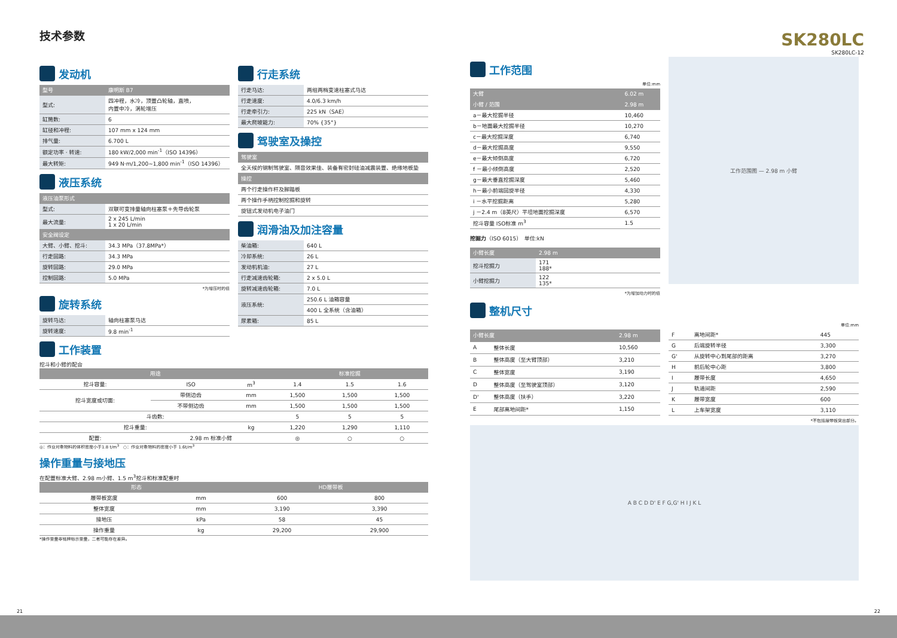SK280LC
SK280LC-12
技术参数
发动机
| 型号 | 康明斯 B7 |
| --- | --- |
| 型式: | 四冲程，水冷，顶置凸轮轴，直喷， 内置中冷，涡轮增压 |
| 缸筒数: | 6 |
| 缸径和冲程: | 107 mm x 124 mm |
| 排气量: | 6.700 L |
| 额定功率 · 转速: | 180 kW/2,000 min<sup>-1</sup>（ISO 14396） |
| 最大转矩: | 949 N·m/1,200~1,800 min<sup>-1</sup>（ISO 14396） |
液压系统
| 液压油泵形式 | |
| --- | --- |
| 型式: | 双联可变排量轴向柱塞泵＋先导齿轮泵 |
| 最大流量: | 2 x 245 L/min 1 x 20 L/min |
| 安全阀设定 | |
| 大臂、小臂、挖斗: | 34.3 MPa（37.8MPa*） |
| 行走回路: | 34.3 MPa |
| 旋转回路: | 29.0 MPa |
| 控制回路: | 5.0 MPa |
*为增压时的值
旋转系统
| 旋转马达: | 轴向柱塞泵马达 |
| 旋转速度: | 9.8 min<sup>-1</sup> |
行走系统
| 行走马达: | 两组两档变速柱塞式马达 |
| 行走速度: | 4.0/6.3 km/h |
| 行走牵引力: | 225 kN（SAE） |
| 最大爬坡能力: | 70% {35°} |
驾驶室及操控
| 驾驶室 |
| --- |
| 全天候的钢制驾驶室、隔音效果佳、装备有密封硅油减震装置、绝缘地板垫 |
| 操控 |
| 两个行走操作杆及脚踏板 |
| 两个操作手柄控制挖掘和旋转 |
| 旋钮式发动机电子油门 |
润滑油及加注容量
| 柴油箱: | 640 L |
| 冷却系统: | 26 L |
| 发动机机油: | 27 L |
| 行走减速齿轮箱: | 2 x 5.0 L |
| 旋转减速齿轮箱: | 7.0 L |
| 液压系统: | 250.6 L 油箱容量 |
| | 400 L 全系统（含油箱） |
| 尿素箱: | 85 L |
工作装置
挖斗和小臂的配合
| 用途 | | | 标准挖掘 | | |
| --- | --- | --- | --- | --- | --- |
| 挖斗容量: | ISO | m<sup>3</sup> | 1.4 | 1.5 | 1.6 |
| 挖斗宽度或切面: | 带侧边齿 | mm | 1,500 | 1,500 | 1,500 |
| | 不带侧边齿 | mm | 1,500 | 1,500 | 1,500 |
| 斗齿数: | | | 5 | 5 | 5 |
| 挖斗重量: | | kg | 1,220 | 1,290 | 1,110 |
| 配置: | 2.98 m 标准小臂 | | ◎ | ○ | ○ |
◎：作业对象物料的体积密度小于1.8 t/m<sup>3</sup>　○：作业对象物料的密度小于 1.6t/m<sup>3</sup>
操作重量与接地压
在配置标准大臂、2.98 m小臂、1.5 m<sup>3</sup>挖斗和标准配重时
| 形态 | | HD履带板 | |
| --- | --- | --- | --- |
| 履带板宽度 | mm | 600 | 800 |
| 整体宽度 | mm | 3,190 | 3,390 |
| 接地压 | kPa | 58 | 45 |
| 操作重量 | kg | 29,200 | 29,900 |
*操作重量非铭牌标示重量，二者可能存在差异。
工作范围
单位:mm
| 大臂 | 6.02 m |
| --- | --- |
| 小臂 / 范围 | 2.98 m |
| a－最大挖掘半径 | 10,460 |
| b－地面最大挖掘半径 | 10,270 |
| c－最大挖掘深度 | 6,740 |
| d－最大挖掘高度 | 9,550 |
| e－最大倾倒高度 | 6,720 |
| f －最小倾倒高度 | 2,520 |
| g－最大垂直挖掘深度 | 5,460 |
| h－最小前端回旋半径 | 4,330 |
| i －水平挖掘距离 | 5,280 |
| j －2.4 m（8英尺）平坦地面挖掘深度 | 6,570 |
| 挖斗容量 ISO标准 m<sup>3</sup> | 1.5 |
挖掘力（ISO 6015）　单位:kN
| 小臂长度 | 2.98 m |
| --- | --- |
| 挖斗挖掘力 | 171 188* |
| 小臂挖掘力 | 122 135* |
*为增加动力时的值
工作范围图 — 2.98 m 小臂
整机尺寸
单位:mm
| 小臂长度 | | 2.98 m |
| --- | --- | --- |
| A | 整体长度 | 10,560 |
| B | 整体高度（至大臂顶部） | 3,210 |
| C | 整体宽度 | 3,190 |
| D | 整体高度（至驾驶室顶部） | 3,120 |
| D' | 整体高度（扶手） | 3,220 |
| E | 尾部离地间距* | 1,150 |
| F | 离地间距* | 445 |
| G | 后端旋转半径 | 3,300 |
| G' | 从旋转中心到尾部的距离 | 3,270 |
| H | 前后轮中心距 | 3,800 |
| I | 履带长度 | 4,650 |
| J | 轨道间距 | 2,590 |
| K | 履带宽度 | 600 |
| L | 上车架宽度 | 3,110 |
*不包括履带板突出部分。
A B C D D' E F G,G' H I J K L
21 22